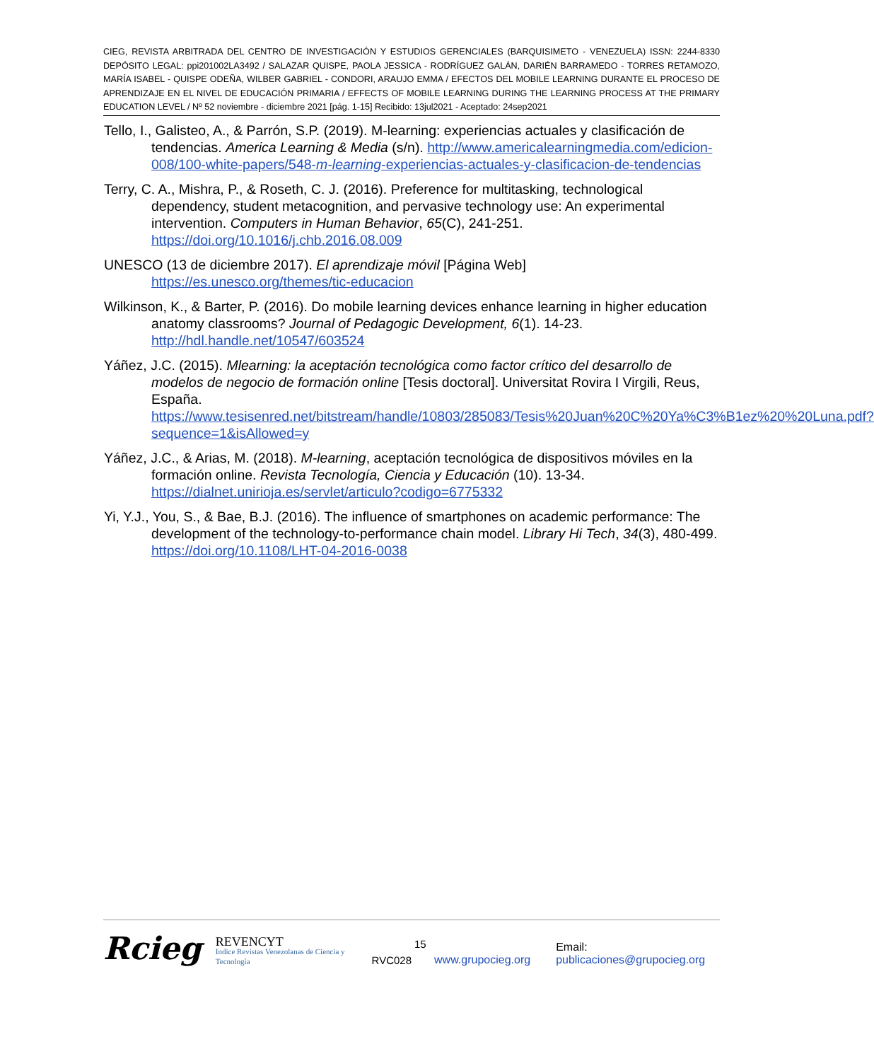CIEG, REVISTA ARBITRADA DEL CENTRO DE INVESTIGACIÓN Y ESTUDIOS GERENCIALES (BARQUISIMETO - VENEZUELA) ISSN: 2244-8330 DEPÓSITO LEGAL: ppi201002LA3492 / SALAZAR QUISPE, PAOLA JESSICA - RODRÍGUEZ GALÁN, DARIÉN BARRAMEDO - TORRES RETAMOZO, MARÍA ISABEL - QUISPE ODEÑA, WILBER GABRIEL - CONDORI, ARAUJO EMMA / EFECTOS DEL MOBILE LEARNING DURANTE EL PROCESO DE APRENDIZAJE EN EL NIVEL DE EDUCACIÓN PRIMARIA / EFFECTS OF MOBILE LEARNING DURING THE LEARNING PROCESS AT THE PRIMARY EDUCATION LEVEL / Nº 52 noviembre - diciembre 2021 [pág. 1-15] Recibido: 13jul2021 - Aceptado: 24sep2021
Tello, I., Galisteo, A., & Parrón, S.P. (2019). M-learning: experiencias actuales y clasificación de tendencias. America Learning & Media (s/n). http://www.americalearningmedia.com/edicion-008/100-white-papers/548-m-learning-experiencias-actuales-y-clasificacion-de-tendencias
Terry, C. A., Mishra, P., & Roseth, C. J. (2016). Preference for multitasking, technological dependency, student metacognition, and pervasive technology use: An experimental intervention. Computers in Human Behavior, 65(C), 241-251. https://doi.org/10.1016/j.chb.2016.08.009
UNESCO (13 de diciembre 2017). El aprendizaje móvil [Página Web] https://es.unesco.org/themes/tic-educacion
Wilkinson, K., & Barter, P. (2016). Do mobile learning devices enhance learning in higher education anatomy classrooms? Journal of Pedagogic Development, 6(1). 14-23. http://hdl.handle.net/10547/603524
Yáñez, J.C. (2015). Mlearning: la aceptación tecnológica como factor crítico del desarrollo de modelos de negocio de formación online [Tesis doctoral]. Universitat Rovira I Virgili, Reus, España. https://www.tesisenred.net/bitstream/handle/10803/285083/Tesis%20Juan%20C%20Ya%C3%B1ez%20%20Luna.pdf?sequence=1&isAllowed=y
Yáñez, J.C., & Arias, M. (2018). M-learning, aceptación tecnológica de dispositivos móviles en la formación online. Revista Tecnología, Ciencia y Educación (10). 13-34. https://dialnet.unirioja.es/servlet/articulo?codigo=6775332
Yi, Y.J., You, S., & Bae, B.J. (2016). The influence of smartphones on academic performance: The development of the technology-to-performance chain model. Library Hi Tech, 34(3), 480-499. https://doi.org/10.1108/LHT-04-2016-0038
15
Rcieg REVENCYT
Indice Revistas Venezolanas de Ciencia y Tecnología RVC028 www.grupocieg.org Email: publicaciones@grupocieg.org